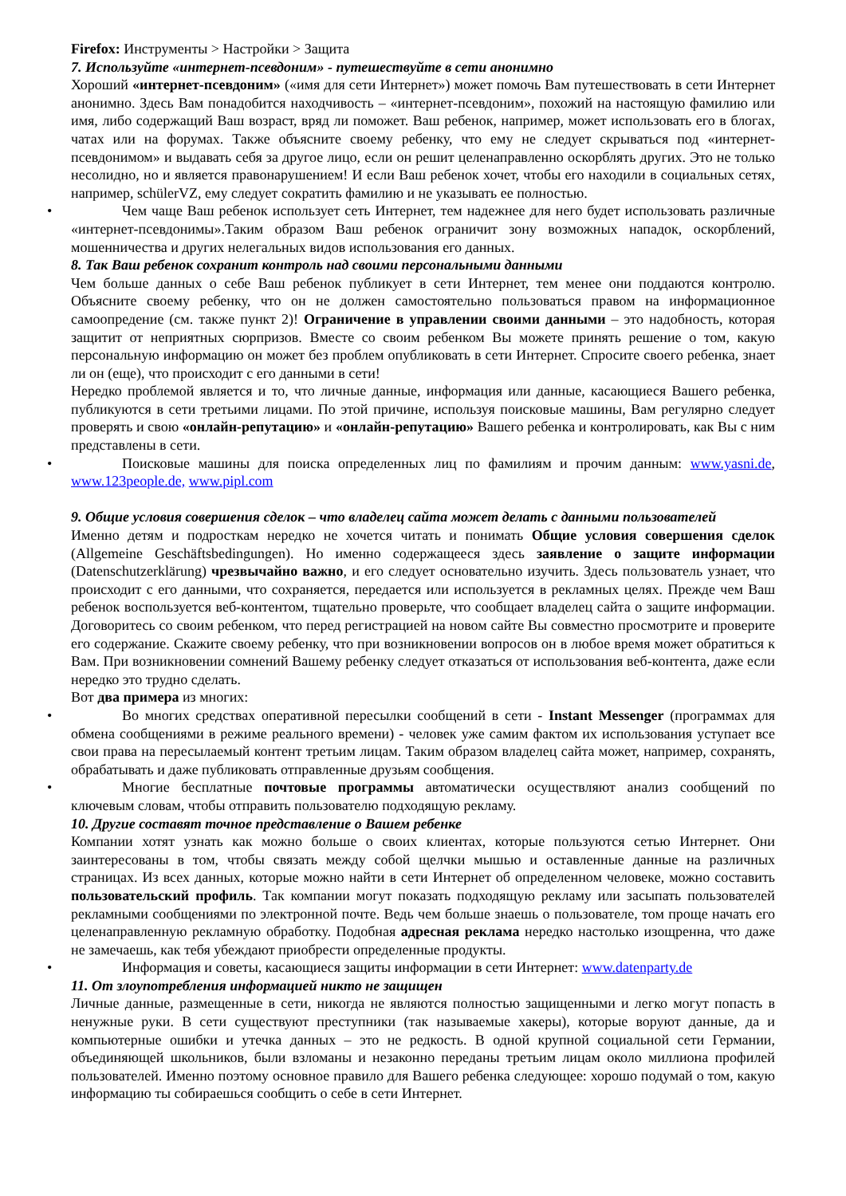Firefox: Инструменты > Настройки > Защита
7. Используйте «интернет-псевдоним» - путешествуйте в сети анонимно
Хороший «интернет-псевдоним» («имя для сети Интернет») может помочь Вам путешествовать в сети Интернет анонимно. Здесь Вам понадобится находчивость – «интернет-псевдоним», похожий на настоящую фамилию или имя, либо содержащий Ваш возраст, вряд ли поможет. Ваш ребенок, например, может использовать его в блогах, чатах или на форумах. Также объясните своему ребенку, что ему не следует скрываться под «интернет-псевдонимом» и выдавать себя за другое лицо, если он решит целенаправленно оскорблять других. Это не только несолидно, но и является правонарушением! И если Ваш ребенок хочет, чтобы его находили в социальных сетях, например, schülerVZ, ему следует сократить фамилию и не указывать ее полностью.
• Чем чаще Ваш ребенок использует сеть Интернет, тем надежнее для него будет использовать различные «интернет-псевдонимы».Таким образом Ваш ребенок ограничит зону возможных нападок, оскорблений, мошенничества и других нелегальных видов использования его данных.
8. Так Ваш ребенок сохранит контроль над своими персональными данными
Чем больше данных о себе Ваш ребенок публикует в сети Интернет, тем менее они поддаются контролю. Объясните своему ребенку, что он не должен самостоятельно пользоваться правом на информационное самоопредение (см. также пункт 2)! Ограничение в управлении своими данными – это надобность, которая защитит от неприятных сюрпризов. Вместе со своим ребенком Вы можете принять решение о том, какую персональную информацию он может без проблем опубликовать в сети Интернет. Спросите своего ребенка, знает ли он (еще), что происходит с его данными в сети!
Нередко проблемой является и то, что личные данные, информация или данные, касающиеся Вашего ребенка, публикуются в сети третьими лицами. По этой причине, используя поисковые машины, Вам регулярно следует проверять и свою «онлайн-репутацию» и «онлайн-репутацию» Вашего ребенка и контролировать, как Вы с ним представлены в сети.
• Поисковые машины для поиска определенных лиц по фамилиям и прочим данным: www.yasni.de, www.123people.de, www.pipl.com
9. Общие условия совершения сделок – что владелец сайта может делать с данными пользователей
Именно детям и подросткам нередко не хочется читать и понимать Общие условия совершения сделок (Allgemeine Geschäftsbedingungen). Но именно содержащееся здесь заявление о защите информации (Datenschutzerklärung) чрезвычайно важно, и его следует основательно изучить. Здесь пользователь узнает, что происходит с его данными, что сохраняется, передается или используется в рекламных целях. Прежде чем Ваш ребенок воспользуется веб-контентом, тщательно проверьте, что сообщает владелец сайта о защите информации. Договоритесь со своим ребенком, что перед регистрацией на новом сайте Вы совместно просмотрите и проверите его содержание. Скажите своему ребенку, что при возникновении вопросов он в любое время может обратиться к Вам. При возникновении сомнений Вашему ребенку следует отказаться от использования веб-контента, даже если нередко это трудно сделать.
Вот два примера из многих:
• Во многих средствах оперативной пересылки сообщений в сети - Instant Messenger (программах для обмена сообщениями в режиме реального времени) - человек уже самим фактом их использования уступает все свои права на пересылаемый контент третьим лицам. Таким образом владелец сайта может, например, сохранять, обрабатывать и даже публиковать отправленные друзьям сообщения.
• Многие бесплатные почтовые программы автоматически осуществляют анализ сообщений по ключевым словам, чтобы отправить пользователю подходящую рекламу.
10. Другие составят точное представление о Вашем ребенке
Компании хотят узнать как можно больше о своих клиентах, которые пользуются сетью Интернет. Они заинтересованы в том, чтобы связать между собой щелчки мышью и оставленные данные на различных страницах. Из всех данных, которые можно найти в сети Интернет об определенном человеке, можно составить пользовательский профиль. Так компании могут показать подходящую рекламу или засыпать пользователей рекламными сообщениями по электронной почте. Ведь чем больше знаешь о пользователе, том проще начать его целенаправленную рекламную обработку. Подобная адресная реклама нередко настолько изощренна, что даже не замечаешь, как тебя убеждают приобрести определенные продукты.
• Информация и советы, касающиеся защиты информации в сети Интернет: www.datenparty.de
11. От злоупотребления информацией никто не защищен
Личные данные, размещенные в сети, никогда не являются полностью защищенными и легко могут попасть в ненужные руки. В сети существуют преступники (так называемые хакеры), которые воруют данные, да и компьютерные ошибки и утечка данных – это не редкость. В одной крупной социальной сети Германии, объединяющей школьников, были взломаны и незаконно переданы третьим лицам около миллиона профилей пользователей. Именно поэтому основное правило для Вашего ребенка следующее: хорошо подумай о том, какую информацию ты собираешься сообщить о себе в сети Интернет.